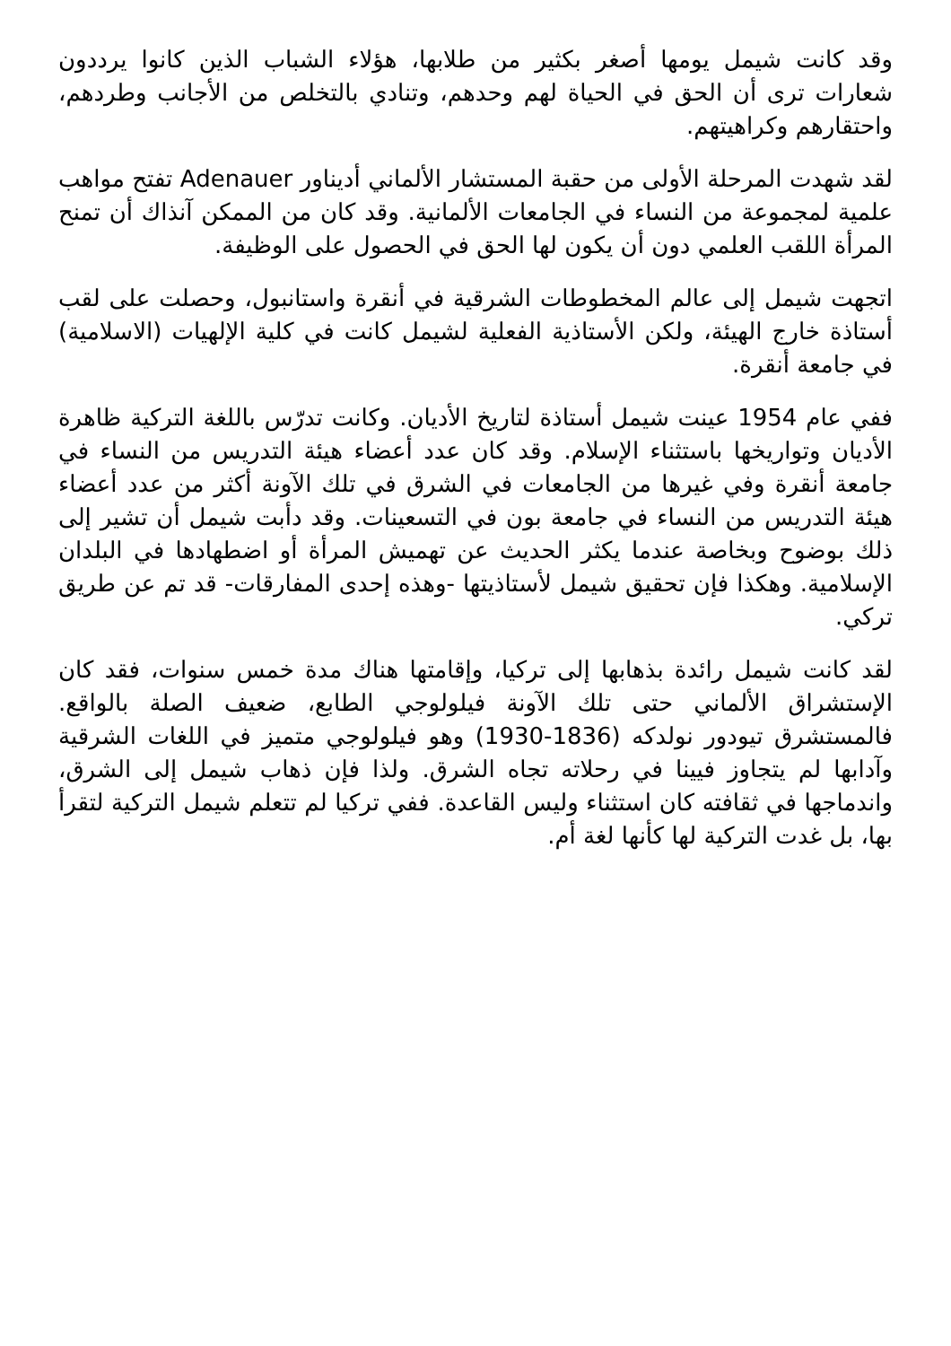وقد كانت شيمل يومها أصغر بكثير من طلابها، هؤلاء الشباب الذين كانوا يرددون شعارات ترى أن الحق في الحياة لهم وحدهم، وتنادي بالتخلص من الأجانب وطردهم، واحتقارهم وكراهيتهم.
لقد شهدت المرحلة الأولى من حقبة المستشار الألماني أديناور Adenauer تفتح مواهب علمية لمجموعة من النساء في الجامعات الألمانية. وقد كان من الممكن آنذاك أن تمنح المرأة اللقب العلمي دون أن يكون لها الحق في الحصول على الوظيفة.
اتجهت شيمل إلى عالم المخطوطات الشرقية في أنقرة واستانبول، وحصلت على لقب أستاذة خارج الهيئة، ولكن الأستاذية الفعلية لشيمل كانت في كلية الإلهيات (الاسلامية) في جامعة أنقرة.
ففي عام 1954 عينت شيمل أستاذة لتاريخ الأديان. وكانت تدرّس باللغة التركية ظاهرة الأديان وتواريخها باستثناء الإسلام. وقد كان عدد أعضاء هيئة التدريس من النساء في جامعة أنقرة وفي غيرها من الجامعات في الشرق في تلك الآونة أكثر من عدد أعضاء هيئة التدريس من النساء في جامعة بون في التسعينات. وقد دأبت شيمل أن تشير إلى ذلك بوضوح وبخاصة عندما يكثر الحديث عن تهميش المرأة أو اضطهادها في البلدان الإسلامية. وهكذا فإن تحقيق شيمل لأستاذيتها -وهذه إحدى المفارقات- قد تم عن طريق تركي.
لقد كانت شيمل رائدة بذهابها إلى تركيا، وإقامتها هناك مدة خمس سنوات، فقد كان الإستشراق الألماني حتى تلك الآونة فيلولوجي الطابع، ضعيف الصلة بالواقع. فالمستشرق تيودور نولدكه (1836-1930) وهو فيلولوجي متميز في اللغات الشرقية وآدابها لم يتجاوز فيينا في رحلاته تجاه الشرق. ولذا فإن ذهاب شيمل إلى الشرق، واندماجها في ثقافته كان استثناء وليس القاعدة. ففي تركيا لم تتعلم شيمل التركية لتقرأ بها، بل غدت التركية لها كأنها لغة أم.